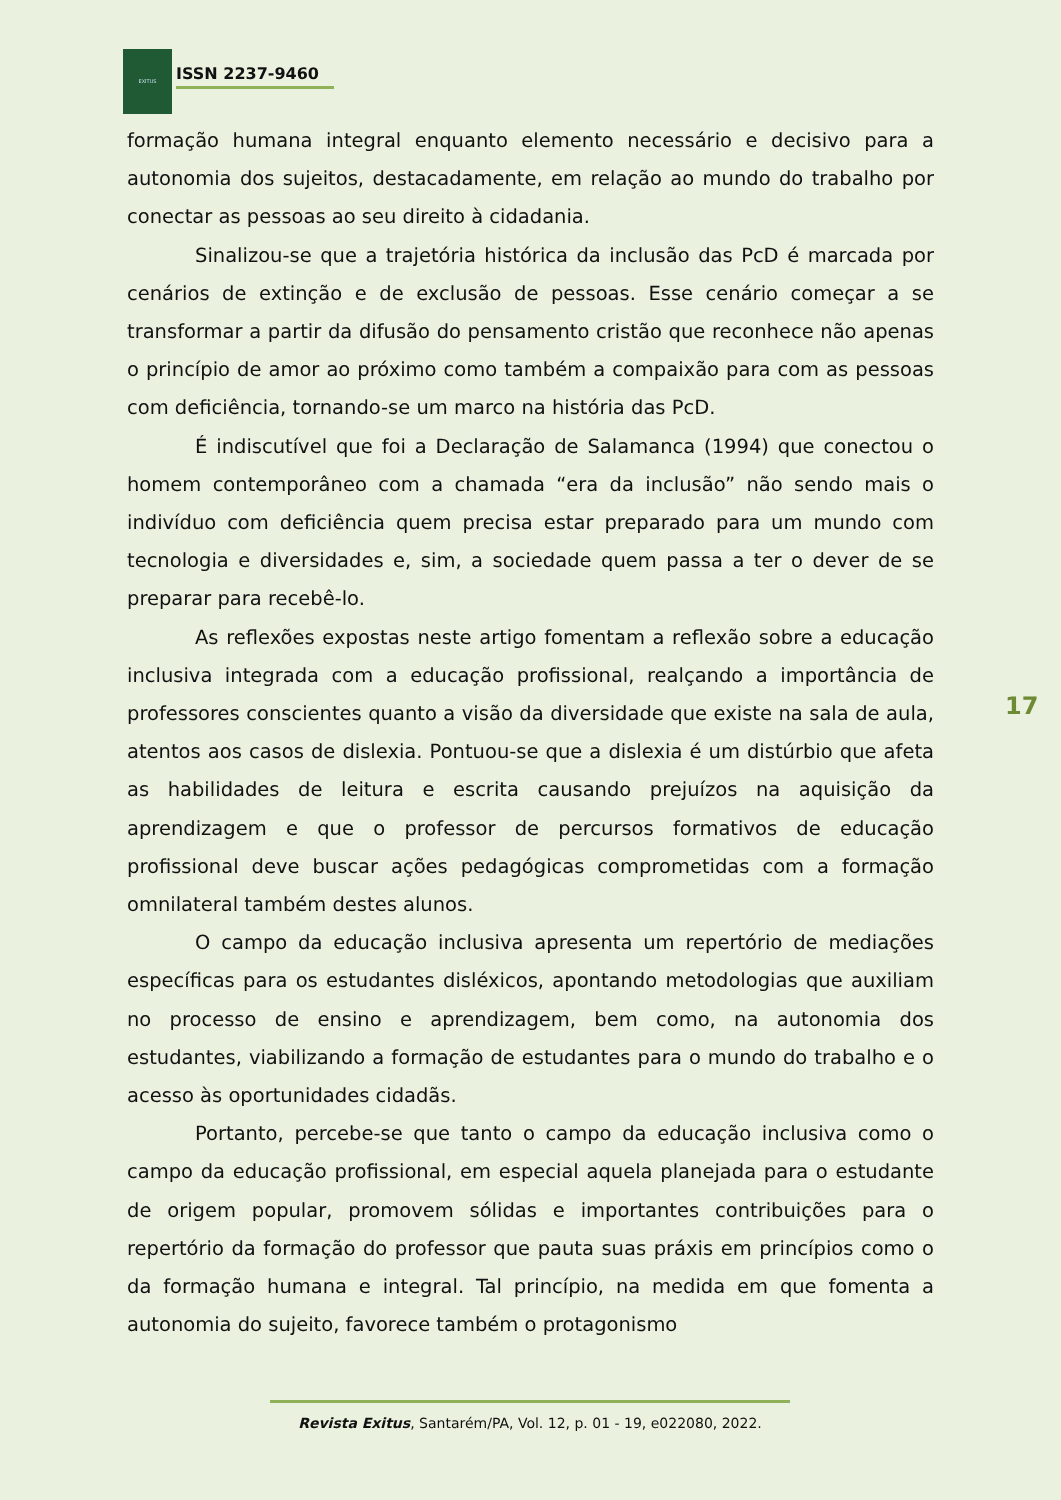EXITUS
ISSN 2237-9460
formação humana integral enquanto elemento necessário e decisivo para a autonomia dos sujeitos, destacadamente, em relação ao mundo do trabalho por conectar as pessoas ao seu direito à cidadania.
Sinalizou-se que a trajetória histórica da inclusão das PcD é marcada por cenários de extinção e de exclusão de pessoas. Esse cenário começar a se transformar a partir da difusão do pensamento cristão que reconhece não apenas o princípio de amor ao próximo como também a compaixão para com as pessoas com deficiência, tornando-se um marco na história das PcD.
É indiscutível que foi a Declaração de Salamanca (1994) que conectou o homem contemporâneo com a chamada “era da inclusão” não sendo mais o indivíduo com deficiência quem precisa estar preparado para um mundo com tecnologia e diversidades e, sim, a sociedade quem passa a ter o dever de se preparar para recebê-lo.
As reflexões expostas neste artigo fomentam a reflexão sobre a educação inclusiva integrada com a educação profissional, realçando a importância de professores conscientes quanto a visão da diversidade que existe na sala de aula, atentos aos casos de dislexia. Pontuou-se que a dislexia é um distúrbio que afeta as habilidades de leitura e escrita causando prejuízos na aquisição da aprendizagem e que o professor de percursos formativos de educação profissional deve buscar ações pedagógicas comprometidas com a formação omnilateral também destes alunos.
O campo da educação inclusiva apresenta um repertório de mediações específicas para os estudantes disléxicos, apontando metodologias que auxiliam no processo de ensino e aprendizagem, bem como, na autonomia dos estudantes, viabilizando a formação de estudantes para o mundo do trabalho e o acesso às oportunidades cidadãs.
Portanto, percebe-se que tanto o campo da educação inclusiva como o campo da educação profissional, em especial aquela planejada para o estudante de origem popular, promovem sólidas e importantes contribuições para o repertório da formação do professor que pauta suas práxis em princípios como o da formação humana e integral. Tal princípio, na medida em que fomenta a autonomia do sujeito, favorece também o protagonismo
17
Revista Exitus, Santarém/PA, Vol. 12, p. 01 - 19, e022080, 2022.